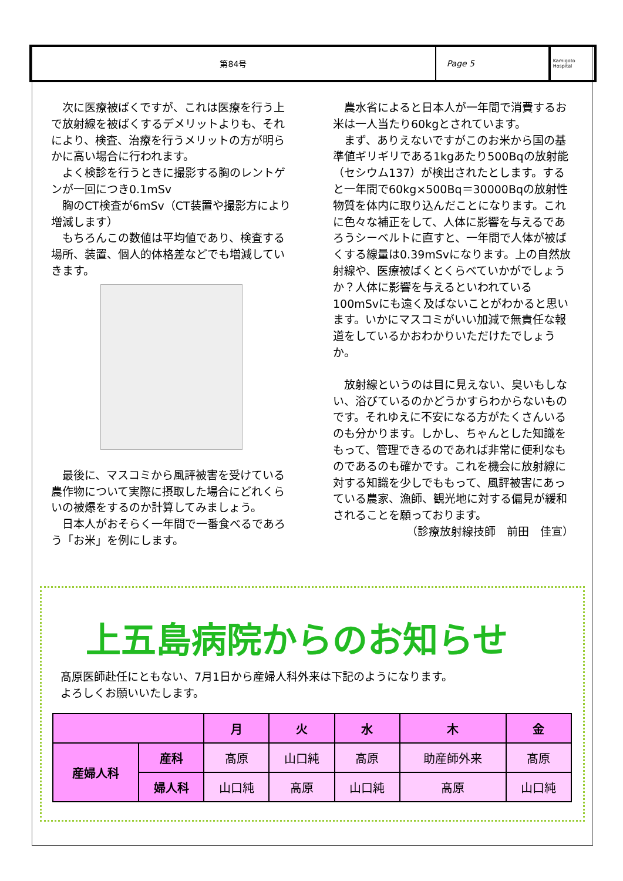第84号 Page 5
Kamigoto Hospital
　次に医療被ばくですが、これは医療を行う上で放射線を被ばくするデメリットよりも、それにより、検査、治療を行うメリットの方が明らかに高い場合に行われます。
　よく検診を行うときに撮影する胸のレントゲンが一回につき0.1mSv
　胸のCT検査が6mSv（CT装置や撮影方により増減します）
　もちろんこの数値は平均値であり、検査する場所、装置、個人的体格差などでも増減していきます。
　最後に、マスコミから風評被害を受けている農作物について実際に摂取した場合にどれくらいの被爆をするのか計算してみましょう。
　日本人がおそらく一年間で一番食べるであろう「お米」を例にします。
　農水省によると日本人が一年間で消費するお米は一人当たり60kgとされています。
　まず、ありえないですがこのお米から国の基準値ギリギリである1kgあたり500Bqの放射能（セシウム137）が検出されたとします。すると一年間で60kg×500Bq＝30000Bqの放射性物質を体内に取り込んだことになります。これに色々な補正をして、人体に影響を与えるであろうシーベルトに直すと、一年間で人体が被ばくする線量は0.39mSvになります。上の自然放射線や、医療被ばくとくらべていかがでしょうか？人体に影響を与えるといわれている100mSvにも遠く及ばないことがわかると思います。いかにマスコミがいい加減で無責任な報道をしているかおわかりいただけたでしょうか。
　放射線というのは目に見えない、臭いもしない、浴びているのかどうかすらわからないものです。それゆえに不安になる方がたくさんいるのも分かります。しかし、ちゃんとした知識をもって、管理できるのであれば非常に便利なものであるのも確かです。これを機会に放射線に対する知識を少しでももって、風評被害にあっている農家、漁師、観光地に対する偏見が緩和されることを願っております。
（診療放射線技師　前田　佳宣）
上五島病院からのお知らせ
髙原医師赴任にともない、7月1日から産婦人科外来は下記のようになります。
よろしくお願いいたします。
| | | 月 | 火 | 水 | 木 | 金 |
| --- | --- | --- | --- | --- | --- | --- |
| 産婦人科 | 産科 | 髙原 | 山口純 | 髙原 | 助産師外来 | 髙原 |
| | 婦人科 | 山口純 | 髙原 | 山口純 | 髙原 | 山口純 |